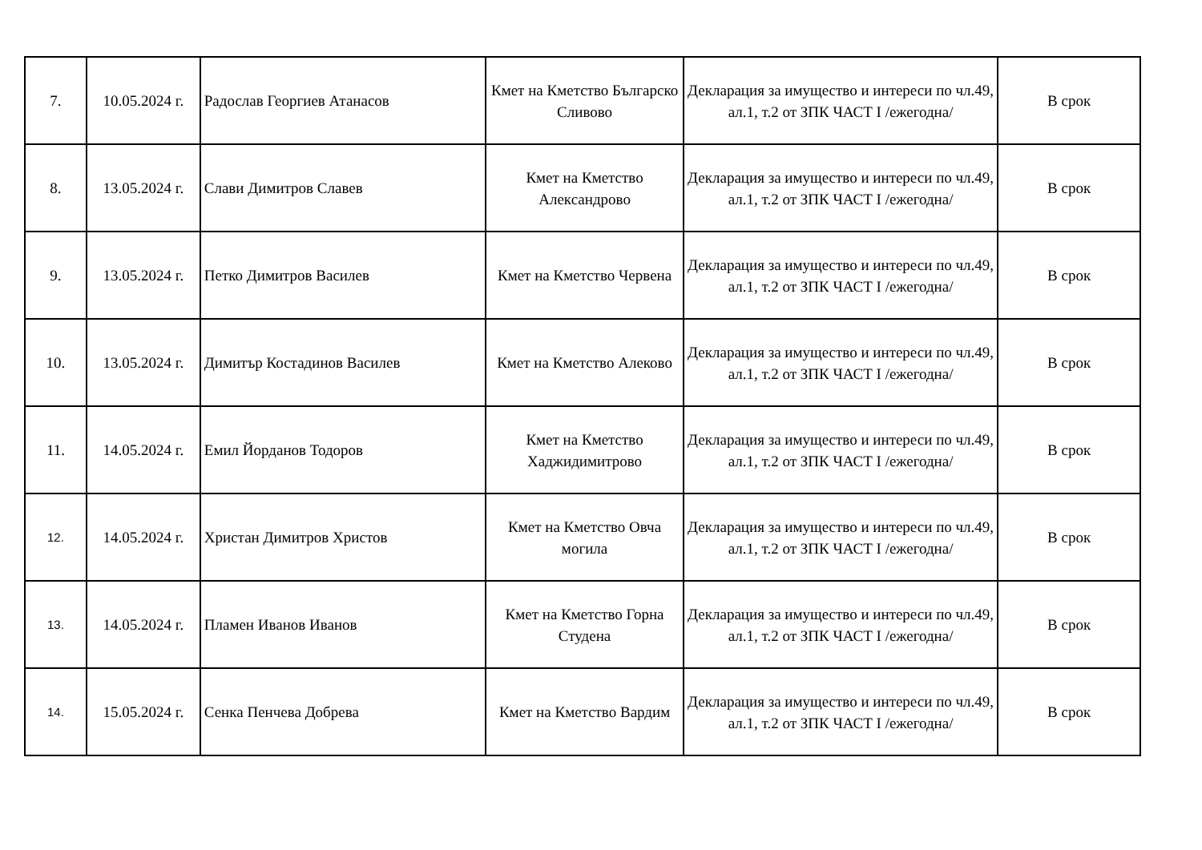| 7. | 10.05.2024 г. | Радослав Георгиев Атанасов | Кмет на Кметство Българско Сливово | Декларация за имущество и интереси по чл.49, ал.1, т.2 от ЗПК ЧАСТ I /ежегодна/ | В срок |
| 8. | 13.05.2024 г. | Слави Димитров Славев | Кмет на Кметство Александрово | Декларация за имущество и интереси по чл.49, ал.1, т.2 от ЗПК ЧАСТ I /ежегодна/ | В срок |
| 9. | 13.05.2024 г. | Петко Димитров Василев | Кмет на Кметство Червена | Декларация за имущество и интереси по чл.49, ал.1, т.2 от ЗПК ЧАСТ I /ежегодна/ | В срок |
| 10. | 13.05.2024 г. | Димитър Костадинов Василев | Кмет на Кметство Алеково | Декларация за имущество и интереси по чл.49, ал.1, т.2 от ЗПК ЧАСТ I /ежегодна/ | В срок |
| 11. | 14.05.2024 г. | Емил Йорданов Тодоров | Кмет на Кметство Хаджидимитрово | Декларация за имущество и интереси по чл.49, ал.1, т.2 от ЗПК ЧАСТ I /ежегодна/ | В срок |
| 12. | 14.05.2024 г. | Христан Димитров Христов | Кмет на Кметство Овча могила | Декларация за имущество и интереси по чл.49, ал.1, т.2 от ЗПК ЧАСТ I /ежегодна/ | В срок |
| 13. | 14.05.2024 г. | Пламен Иванов Иванов | Кмет на Кметство Горна Студена | Декларация за имущество и интереси по чл.49, ал.1, т.2 от ЗПК ЧАСТ I /ежегодна/ | В срок |
| 14. | 15.05.2024 г. | Сенка Пенчева Добрева | Кмет на Кметство Вардим | Декларация за имущество и интереси по чл.49, ал.1, т.2 от ЗПК ЧАСТ I /ежегодна/ | В срок |